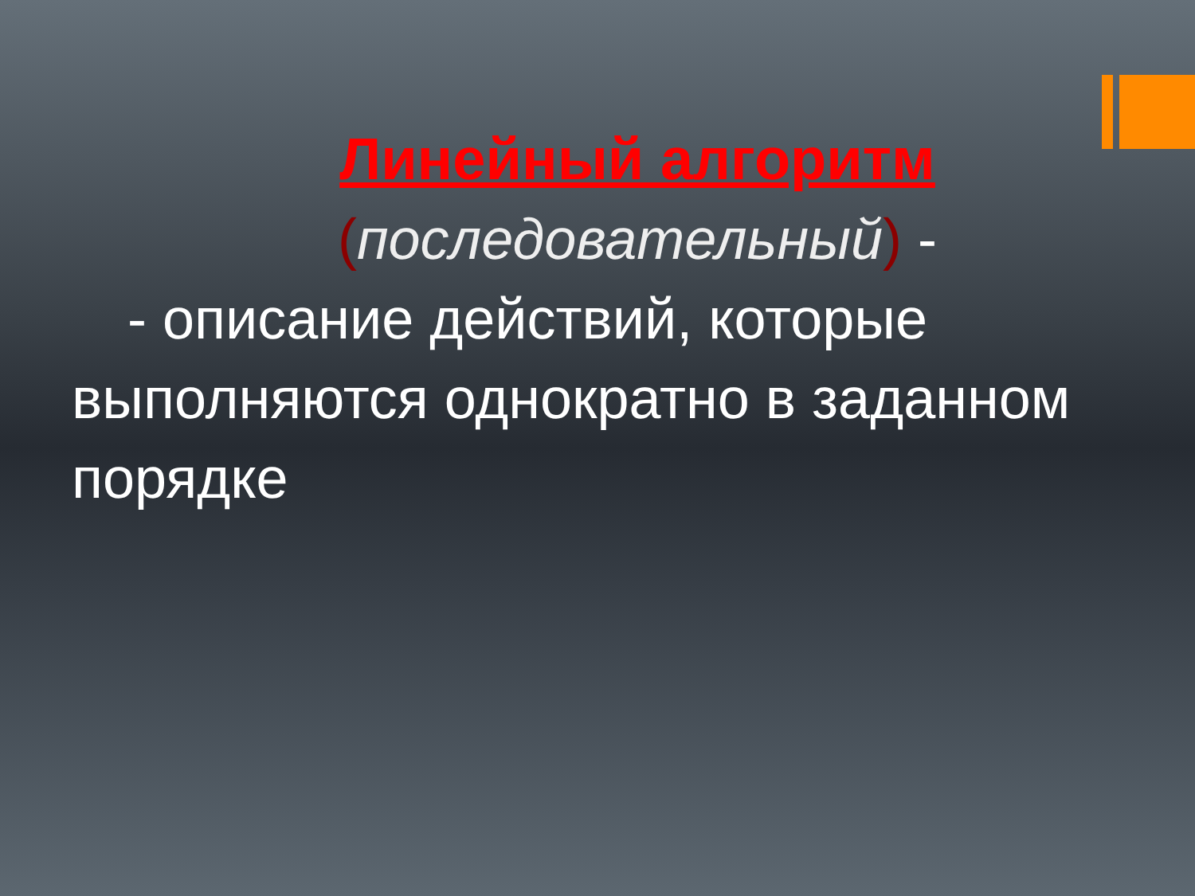Линейный алгоритм
(последовательный) -
- описание действий, которые выполняются однократно в заданном порядке